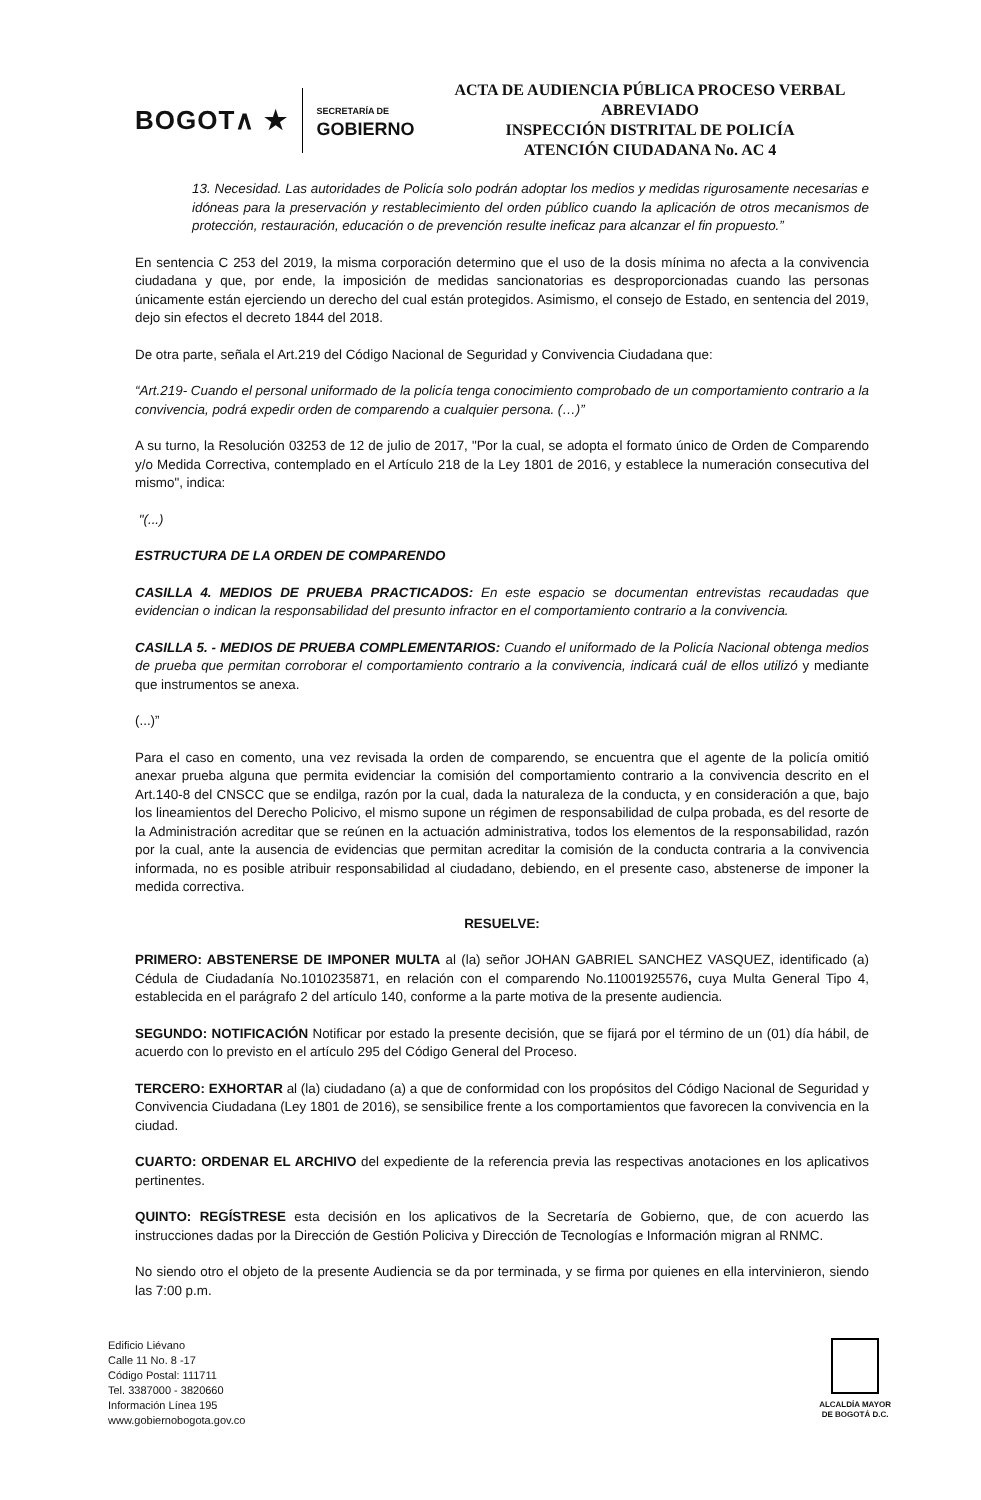BOGOT∧ ★
SECRETARÍA DE
GOBIERNO
ACTA DE AUDIENCIA PÚBLICA PROCESO VERBAL ABREVIADO
INSPECCIÓN DISTRITAL DE POLICÍA
ATENCIÓN CIUDADANA No. AC 4
13. Necesidad. Las autoridades de Policía solo podrán adoptar los medios y medidas rigurosamente necesarias e idóneas para la preservación y restablecimiento del orden público cuando la aplicación de otros mecanismos de protección, restauración, educación o de prevención resulte ineficaz para alcanzar el fin propuesto.”
En sentencia C 253 del 2019, la misma corporación determino que el uso de la dosis mínima no afecta a la convivencia ciudadana y que, por ende, la imposición de medidas sancionatorias es desproporcionadas cuando las personas únicamente están ejerciendo un derecho del cual están protegidos. Asimismo, el consejo de Estado, en sentencia del 2019, dejo sin efectos el decreto 1844 del 2018.
De otra parte, señala el Art.219 del Código Nacional de Seguridad y Convivencia Ciudadana que:
“Art.219- Cuando el personal uniformado de la policía tenga conocimiento comprobado de un comportamiento contrario a la convivencia, podrá expedir orden de comparendo a cualquier persona. (…)”
A su turno, la Resolución 03253 de 12 de julio de 2017, "Por la cual, se adopta el formato único de Orden de Comparendo y/o Medida Correctiva, contemplado en el Artículo 218 de la Ley 1801 de 2016, y establece la numeración consecutiva del mismo", indica:
"(...)
ESTRUCTURA DE LA ORDEN DE COMPARENDO
CASILLA 4. MEDIOS DE PRUEBA PRACTICADOS: En este espacio se documentan entrevistas recaudadas que evidencian o indican la responsabilidad del presunto infractor en el comportamiento contrario a la convivencia.
CASILLA 5. - MEDIOS DE PRUEBA COMPLEMENTARIOS: Cuando el uniformado de la Policía Nacional obtenga medios de prueba que permitan corroborar el comportamiento contrario a la convivencia, indicará cuál de ellos utilizó y mediante que instrumentos se anexa.
(...)”
Para el caso en comento, una vez revisada la orden de comparendo, se encuentra que el agente de la policía omitió anexar prueba alguna que permita evidenciar la comisión del comportamiento contrario a la convivencia descrito en el Art.140-8 del CNSCC que se endilga, razón por la cual, dada la naturaleza de la conducta, y en consideración a que, bajo los lineamientos del Derecho Policivo, el mismo supone un régimen de responsabilidad de culpa probada, es del resorte de la Administración acreditar que se reúnen en la actuación administrativa, todos los elementos de la responsabilidad, razón por la cual, ante la ausencia de evidencias que permitan acreditar la comisión de la conducta contraria a la convivencia informada, no es posible atribuir responsabilidad al ciudadano, debiendo, en el presente caso, abstenerse de imponer la medida correctiva.
RESUELVE:
PRIMERO: ABSTENERSE DE IMPONER MULTA al (la) señor JOHAN GABRIEL SANCHEZ VASQUEZ, identificado (a) Cédula de Ciudadanía No.1010235871, en relación con el comparendo No.11001925576, cuya Multa General Tipo 4, establecida en el parágrafo 2 del artículo 140, conforme a la parte motiva de la presente audiencia.
SEGUNDO: NOTIFICACIÓN Notificar por estado la presente decisión, que se fijará por el término de un (01) día hábil, de acuerdo con lo previsto en el artículo 295 del Código General del Proceso.
TERCERO: EXHORTAR al (la) ciudadano (a) a que de conformidad con los propósitos del Código Nacional de Seguridad y Convivencia Ciudadana (Ley 1801 de 2016), se sensibilice frente a los comportamientos que favorecen la convivencia en la ciudad.
CUARTO: ORDENAR EL ARCHIVO del expediente de la referencia previa las respectivas anotaciones en los aplicativos pertinentes.
QUINTO: REGÍSTRESE esta decisión en los aplicativos de la Secretaría de Gobierno, que, de con acuerdo las instrucciones dadas por la Dirección de Gestión Policiva y Dirección de Tecnologías e Información migran al RNMC.
No siendo otro el objeto de la presente Audiencia se da por terminada, y se firma por quienes en ella intervinieron, siendo las 7:00 p.m.
Edificio Liévano
Calle 11 No. 8 -17
Código Postal: 111711
Tel. 3387000 - 3820660
Información Línea 195
www.gobiernobogota.gov.co
ALCALDÍA MAYOR
DE BOGOTÁ D.C.